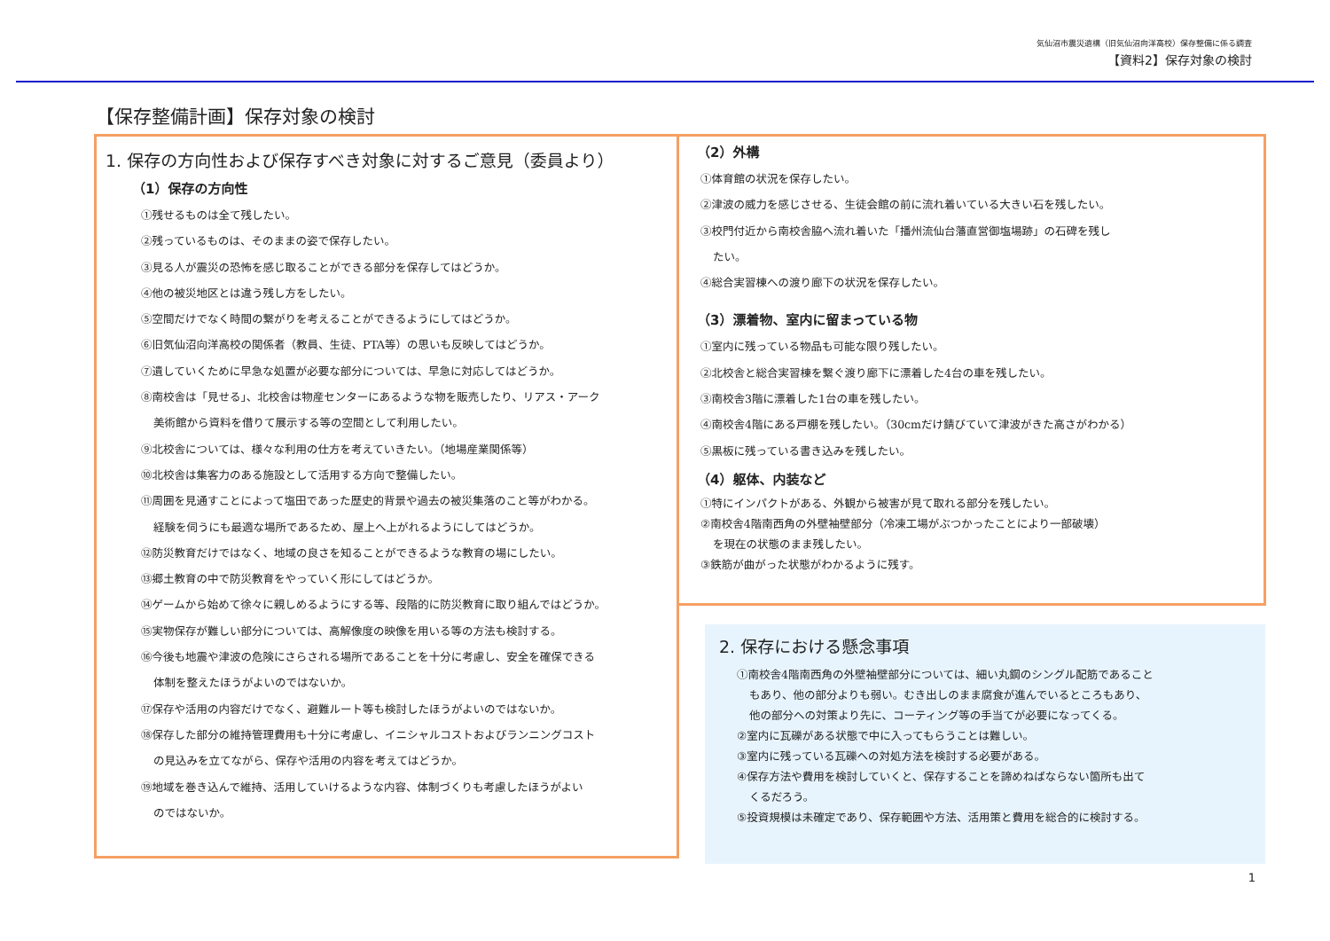気仙沼市震災遺構（旧気仙沼向洋高校）保存整備に係る調査
【資料2】保存対象の検討
【保存整備計画】保存対象の検討
1. 保存の方向性および保存すべき対象に対するご意見（委員より）
（1）保存の方向性
①残せるものは全て残したい。
②残っているものは、そのままの姿で保存したい。
③見る人が震災の恐怖を感じ取ることができる部分を保存してはどうか。
④他の被災地区とは違う残し方をしたい。
⑤空間だけでなく時間の繋がりを考えることができるようにしてはどうか。
⑥旧気仙沼向洋高校の関係者（教員、生徒、PTA等）の思いも反映してはどうか。
⑦遺していくために早急な処置が必要な部分については、早急に対応してはどうか。
⑧南校舎は「見せる」、北校舎は物産センターにあるような物を販売したり、リアス・アーク
美術館から資料を借りて展示する等の空間として利用したい。
⑨北校舎については、様々な利用の仕方を考えていきたい。（地場産業関係等）
⑩北校舎は集客力のある施設として活用する方向で整備したい。
⑪周囲を見通すことによって塩田であった歴史的背景や過去の被災集落のこと等がわかる。
経験を伺うにも最適な場所であるため、屋上へ上がれるようにしてはどうか。
⑫防災教育だけではなく、地域の良さを知ることができるような教育の場にしたい。
⑬郷土教育の中で防災教育をやっていく形にしてはどうか。
⑭ゲームから始めて徐々に親しめるようにする等、段階的に防災教育に取り組んではどうか。
⑮実物保存が難しい部分については、高解像度の映像を用いる等の方法も検討する。
⑯今後も地震や津波の危険にさらされる場所であることを十分に考慮し、安全を確保できる
体制を整えたほうがよいのではないか。
⑰保存や活用の内容だけでなく、避難ルート等も検討したほうがよいのではないか。
⑱保存した部分の維持管理費用も十分に考慮し、イニシャルコストおよびランニングコスト
の見込みを立てながら、保存や活用の内容を考えてはどうか。
⑲地域を巻き込んで維持、活用していけるような内容、体制づくりも考慮したほうがよい
のではないか。
（2）外構
①体育館の状況を保存したい。
②津波の威力を感じさせる、生徒会館の前に流れ着いている大きい石を残したい。
③校門付近から南校舎脇へ流れ着いた「播州流仙台藩直営御塩場跡」の石碑を残し
たい。
④総合実習棟への渡り廊下の状況を保存したい。
（3）漂着物、室内に留まっている物
①室内に残っている物品も可能な限り残したい。
②北校舎と総合実習棟を繋ぐ渡り廊下に漂着した4台の車を残したい。
③南校舎3階に漂着した1台の車を残したい。
④南校舎4階にある戸棚を残したい。（30cmだけ錆びていて津波がきた高さがわかる）
⑤黒板に残っている書き込みを残したい。
（4）躯体、内装など
①特にインパクトがある、外観から被害が見て取れる部分を残したい。
②南校舎4階南西角の外壁袖壁部分（冷凍工場がぶつかったことにより一部破壊）
を現在の状態のまま残したい。
③鉄筋が曲がった状態がわかるように残す。
2. 保存における懸念事項
①南校舎4階南西角の外壁袖壁部分については、細い丸鋼のシングル配筋であること
もあり、他の部分よりも弱い。むき出しのまま腐食が進んでいるところもあり、
他の部分への対策より先に、コーティング等の手当てが必要になってくる。
②室内に瓦礫がある状態で中に入ってもらうことは難しい。
③室内に残っている瓦礫への対処方法を検討する必要がある。
④保存方法や費用を検討していくと、保存することを諦めねばならない箇所も出て
くるだろう。
⑤投資規模は未確定であり、保存範囲や方法、活用策と費用を総合的に検討する。
1